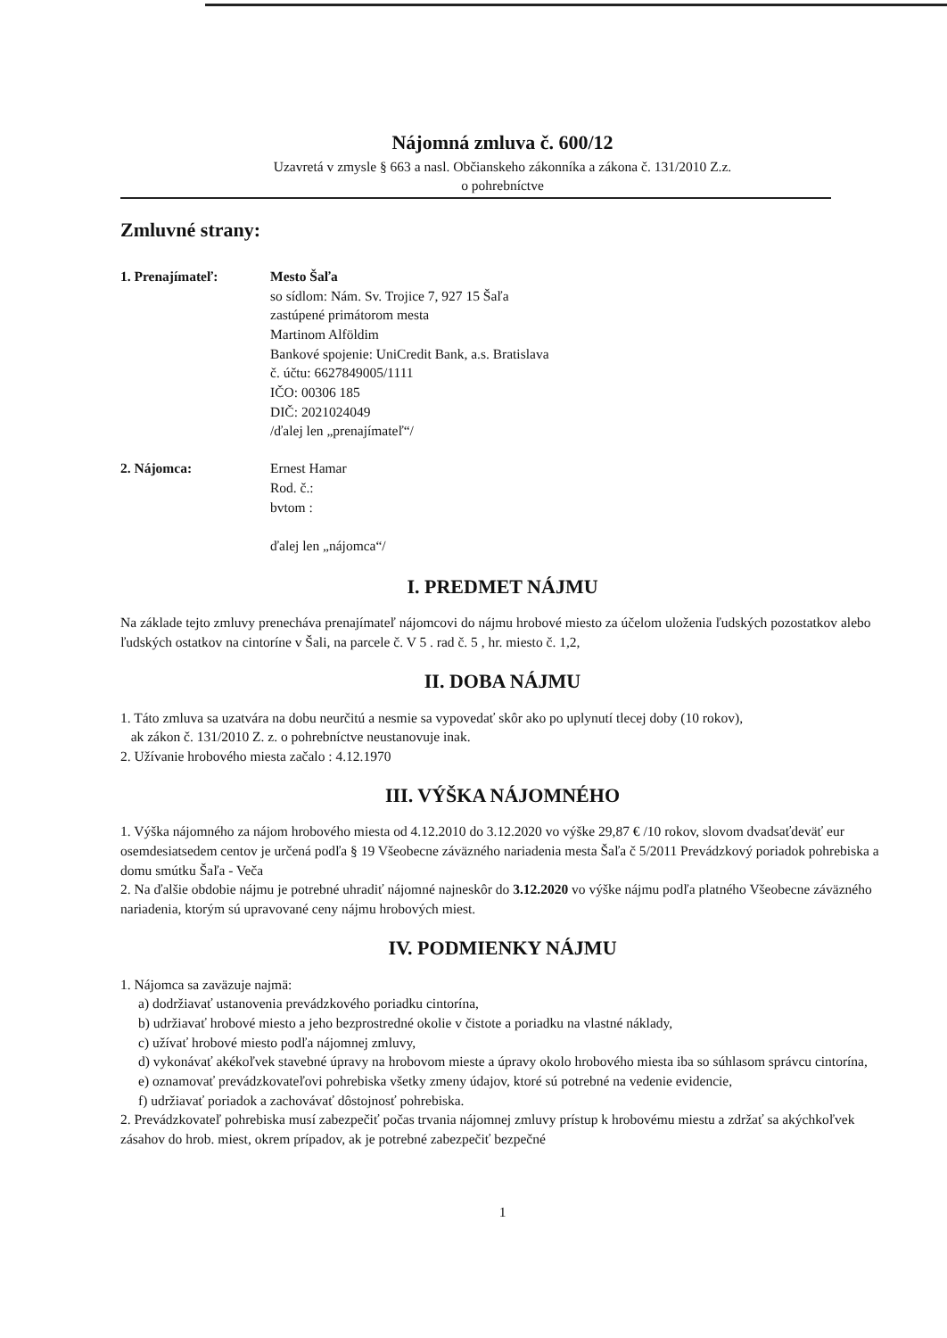Nájomná zmluva č. 600/12
Uzavretá v zmysle § 663 a nasl. Občianskeho zákonníka a zákona č. 131/2010 Z.z.
o pohrebníctve
Zmluvné strany:
1. Prenajímateľ: Mesto Šaľa
so sídlom: Nám. Sv. Trojice 7, 927 15 Šaľa
zastúpené primátorom mesta
Martinom Alföldim
Bankové spojenie: UniCredit Bank, a.s. Bratislava
č. účtu: 6627849005/1111
IČO: 00306 185
DIČ: 2021024049
/ďalej len „prenajímateľ“/
2. Nájomca: Ernest Hamar
Rod. č.:
bvtom :
ďalej len „nájomca“/
I. PREDMET NÁJMU
Na základe tejto zmluvy prenecháva prenajímateľ nájomcovi do nájmu hrobové miesto za účelom uloženia ľudských pozostatkov alebo ľudských ostatkov na cintoríne v Šali, na parcele č. V 5 . rad č. 5 , hr. miesto č. 1,2,
II. DOBA NÁJMU
1. Táto zmluva sa uzatvára na dobu neurčitú a nesmie sa vypovedať skôr ako po uplynutí tlecej doby (10 rokov),
ak zákon č. 131/2010 Z. z. o pohrebníctve neustanovuje inak.
2. Užívanie hrobového miesta začalo : 4.12.1970
III. VÝŠKA NÁJOMNÉHO
1. Výška nájomného za nájom hrobového miesta od 4.12.2010 do 3.12.2020 vo výške 29,87 € /10 rokov, slovom dvadsaťdeväť eur osemdesiatsedem centov je určená podľa § 19 Všeobecne záväzného nariadenia mesta Šaľa č 5/2011 Prevádzkový poriadok pohrebiska a domu smútku Šaľa - Veča
2. Na ďalšie obdobie nájmu je potrebné uhradiť nájomné najneskôr do 3.12.2020 vo výške nájmu podľa platného Všeobecne záväzného nariadenia, ktorým sú upravované ceny nájmu hrobových miest.
IV. PODMIENKY NÁJMU
1. Nájomca sa zaväzuje najmä:
a) dodržiavať ustanovenia prevádzkového poriadku cintorína,
b) udržiavať hrobové miesto a jeho bezprostredné okolie v čistote a poriadku na vlastné náklady,
c) užívať hrobové miesto podľa nájomnej zmluvy,
d) vykonávať akékoľvek stavebné úpravy na hrobovom mieste a úpravy okolo hrobového miesta iba so súhlasom správcu cintorína,
e) oznamovať prevádzkovateľovi pohrebiska všetky zmeny údajov, ktoré sú potrebné na vedenie evidencie,
f) udržiavať poriadok a zachovávať dôstojnosť pohrebiska.
2. Prevádzkovateľ pohrebiska musí zabezpečiť počas trvania nájomnej zmluvy prístup k hrobovému miestu a zdržať sa akýchkoľvek zásahov do hrob. miest, okrem prípadov, ak je potrebné zabezpečiť bezpečné
1